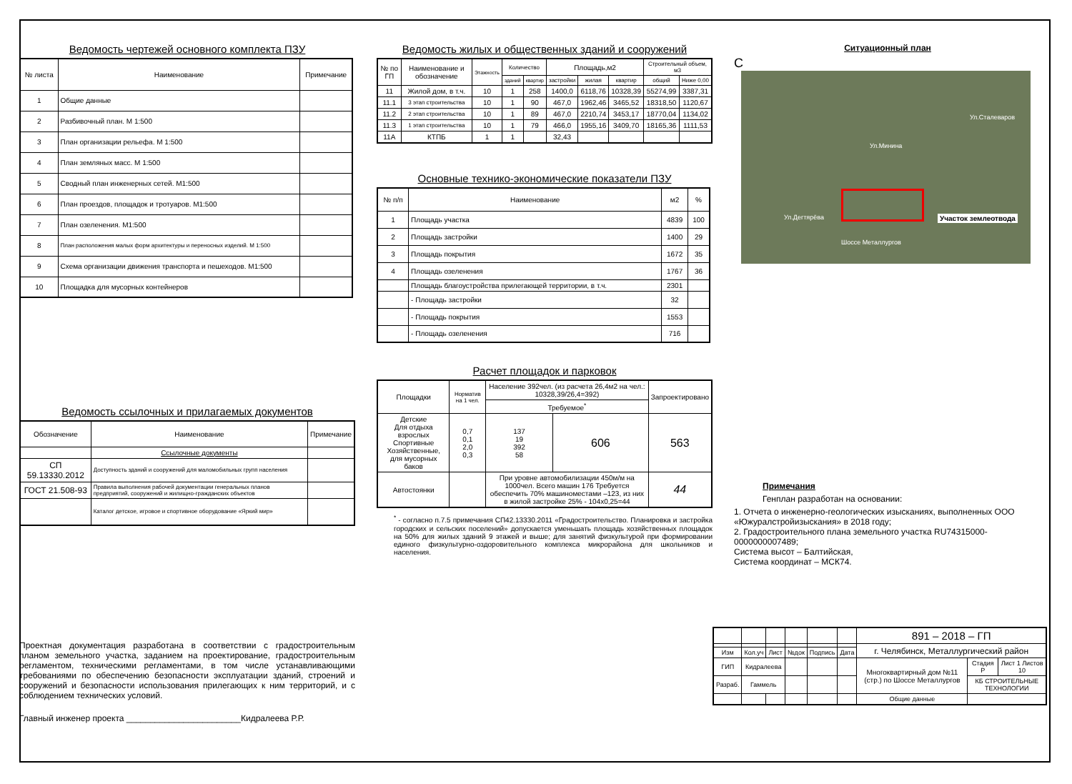Ведомость чертежей основного комплекта ПЗУ
| № листа | Наименование | Примечание |
| --- | --- | --- |
| 1 | Общие данные | |
| 2 | Разбивочный план. М 1:500 | |
| 3 | План организации рельефа. М 1:500 | |
| 4 | План земляных масс. М 1:500 | |
| 5 | Сводный план инженерных сетей. М1:500 | |
| 6 | План проездов, площадок и тротуаров. М1:500 | |
| 7 | План озеленения. М1:500 | |
| 8 | План расположения малых форм архитектуры и переносных изделий. М 1:500 | |
| 9 | Схема организации движения транспорта и пешеходов. М1:500 | |
| 10 | Площадка для мусорных контейнеров | |
Ведомость ссылочных и прилагаемых документов
| Обозначение | Наименование | Примечание |
| --- | --- | --- |
| | Ссылочные документы | |
| СП 59.13330.2012 | Доступность зданий и сооружений для маломобильных групп населения | |
| ГОСТ 21.508-93 | Правила выполнения рабочей документации генеральных планов предприятий, сооружений и жилищно-гражданских объектов | |
| | Каталог детское, игровое и спортивное оборудование «Яркий мир» | |
Проектная документация разработана в соответствии с градостроительным планом земельного участка, заданием на проектирование, градостроительным регламентом, техническими регламентами, в том числе устанавливающими требованиями по обеспечению безопасности эксплуатации зданий, строений и сооружений и безопасности использования прилегающих к ним территорий, и с соблюдением технических условий.
Главный инженер проекта ________________________Кидралеева Р.Р.
Ведомость жилых и общественных зданий и сооружений
| № по ГП | Наименование и обозначение | Этажность | Количество | | Площадь,м2 | | | Строительный объем, м3 | |
| --- | --- | --- | --- | --- | --- | --- | --- | --- | --- |
| | | | зданий | квартир | застройки | жилая | квартир | общий | Ниже 0,00 |
| 11 | Жилой дом, в т.ч. | 10 | 1 | 258 | 1400,0 | 6118,76 | 10328,39 | 55274,99 | 3387,31 |
| 11.1 | 3 этап строительства | 10 | 1 | 90 | 467,0 | 1962,46 | 3465,52 | 18318,50 | 1120,67 |
| 11.2 | 2 этап строительства | 10 | 1 | 89 | 467,0 | 2210,74 | 3453,17 | 18770,04 | 1134,02 |
| 11.3 | 1 этап строительства | 10 | 1 | 79 | 466,0 | 1955,16 | 3409,70 | 18165,36 | 1111,53 |
| 11А | КТПБ | 1 | 1 | | 32,43 | | | | |
Основные технико-экономические показатели ПЗУ
| № п/п | Наименование | м2 | % |
| --- | --- | --- | --- |
| 1 | Площадь участка | 4839 | 100 |
| 2 | Площадь застройки | 1400 | 29 |
| 3 | Площадь покрытия | 1672 | 35 |
| 4 | Площадь озеленения | 1767 | 36 |
| | Площадь благоустройства прилегающей территории, в т.ч. | 2301 | |
| | - Площадь застройки | 32 | |
| | - Площадь покрытия | 1553 | |
| | - Площадь озеленения | 716 | |
Расчет площадок и парковок
| Площадки | Норматив на 1 чел. | Население 392чел. (из расчета 26,4м2 на чел.: 10328,39/26,4=392) | | Запроектировано |
| --- | --- | --- | --- | --- |
| | | Требуемое<sup>*</sup> | | |
| Детские Для отдыха взрослых Спортивные Хозяйственные, для мусорных баков | 0,7 0,1 2,0 0,3 | 137 19 392 58 | 606 | 563 |
| Автостоянки | | При уровне автомобилизации 450м/м на 1000чел. Всего машин 176 Требуется обеспечить 70% машиноместами –123, из них в жилой застройке 25% - 104x0,25=44 | | 44 |
<sup>*</sup> - согласно п.7.5 примечания СП42.13330.2011 «Градостроительство. Планировка и застройка городских и сельских поселений» допускается уменьшать площадь хозяйственных площадок на 50% для жилых зданий 9 этажей и выше; для занятий физкультурой при формировании единого физкультурно-оздоровительного комплекса микрорайона для школьников и населения.
Ситуационный план
С
Ул.Дегтярёва
Ул.Минина
Ул.Сталеваров
Шоссе Металлургов
Участок землеотвода
Примечания
Генплан разработан на основании:
1. Отчета о инженерно-геологических изысканиях, выполненных ООО «Южуралстройизыскания» в 2018 году;
2. Градостроительного плана земельного участка RU74315000-0000000007489;
Система высот – Балтийская,
Система координат – МСК74.
| | | | | | | 891 – 2018 – ГП | | |
| | | | | | | г. Челябинск, Металлургический район | | |
| Изм | Кол.уч | Лист | №док | Подпись | Дата | | | |
| ГИП | Кидралеева | | | | | Многоквартирный дом №11 (стр.) по Шоссе Металлургов | Стадия Р | Лист 1 Листов 10 |
| Разраб. | Гаммель | | | | | | КБ СТРОИТЕЛЬНЫЕ ТЕХНОЛОГИИ | |
| | | | | | | Общие данные | | |